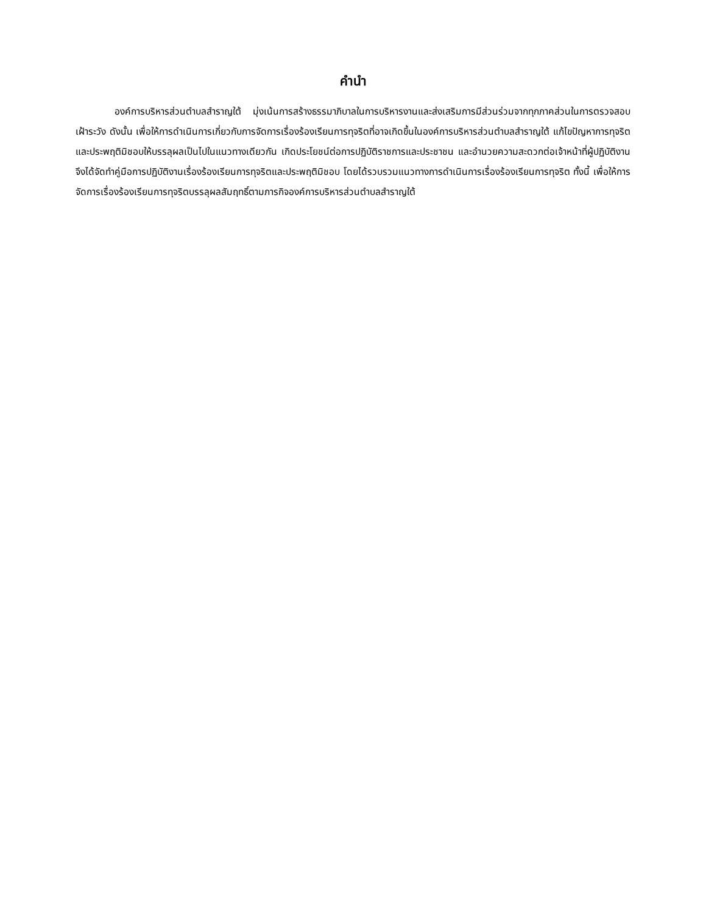คำนำ
องค์การบริหารส่วนตำบลสำราญใต้ มุ่งเน้นการสร้างธรรมาภิบาลในการบริหารงานและส่งเสริมการมีส่วนร่วมจากทุกภาคส่วนในการตรวจสอบเฝ้าระวัง ดังนั้น เพื่อให้การดำเนินการเกี่ยวกับการจัดการเรื่องร้องเรียนการทุจริตที่อาจเกิดขึ้นในองค์การบริหารส่วนตำบลสำราญใต้ แก้ไขปัญหาการทุจริตและประพฤติมิชอบให้บรรลุผลเป็นไปในแนวทางเดียวกัน เกิดประโยชน์ต่อการปฏิบัติราชการและประชาชน และอำนวยความสะดวกต่อเจ้าหน้าที่ผู้ปฏิบัติงาน จึงได้จัดทำคู่มือการปฏิบัติงานเรื่องร้องเรียนการทุจริตและประพฤติมิชอบ โดยได้รวบรวมแนวทางการดำเนินการเรื่องร้องเรียนการทุจริต ทั้งนี้ เพื่อให้การจัดการเรื่องร้องเรียนการทุจริตบรรลุผลสัมฤทธิ์ตามภารกิจองค์การบริหารส่วนตำบลสำราญใต้